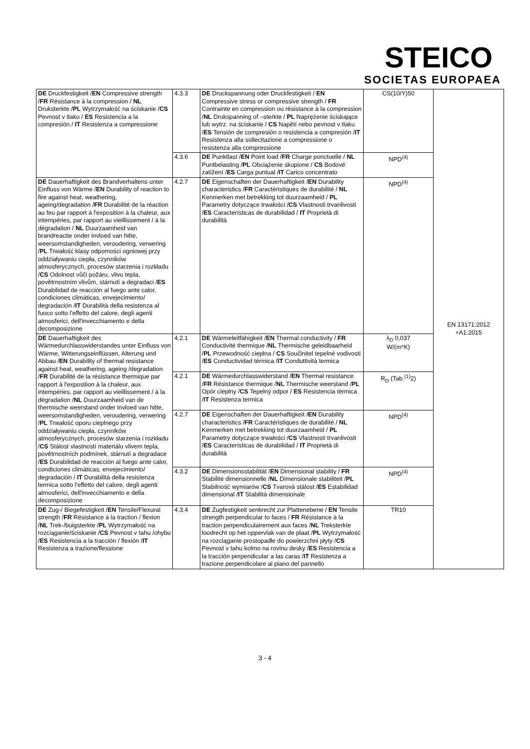STEICO
SOCIETAS EUROPAEA
| DE Druckfestigkeit / EN Compressive strength / FR Résistance à la compression / NL Druksterkte / PL Wytrzymałość na ściskanie / CS Pevnost v tlaku / ES Resistencia a la compresión / IT Resistenza a compressione | 4.3.3 | DE Druckspannung oder Druckfestigkeit / EN Compressive stress or compressive strength / FR Contrainte en compression ou résistance à la compression / NL Drukspanning of –sterkte / PL Naprężenie ściskające lub wytrz. na ściskanie / CS Napětí nebo pevnost v tlaku / ES Tensión de compresión o resistencia a compresión / IT Resistenza alla sollecitazione a compressione o resistenza alla compressione | CS(10/Y)50 | EN 13171:2012 +A1:2015 |
| | 4.3.6 | DE Punktlast / EN Point load / FR Charge ponctuelle / NL Puntbelasting / PL Obciążenie skupione / CS Bodové zatížení / ES Carga puntual / IT Carico concentrato | NPD<sup>(4)</sup> | |
| DE Dauerhaftigkeit des Brandverhaltens unter Einfluss von Wärme / EN Durability of reaction to fire against heat, weathering, ageing/degradation / FR Durabilité de la réaction au feu par rapport à l'exposition à la chaleur, aux intempéries, par rapport au vieillissement / à la dégradation / NL Duurzaamheid van brandreactie onder invloed van hitte, weersomstandigheden, veroudering, verwering / PL Trwałość klasy odporności ogniowej przy oddziaływaniu ciepła, czynników atmosferycznych, procesów starzenia i rozkładu / CS Odolnost vůči požáru, vlivu tepla, povětrnostním vlivům, stárnutí a degradaci / ES Durabilidad de reacción al fuego ante calor, condiciones climáticas, envejecimiento/ degradación / IT Durabilità della resistenza al fuoco sotto l'effetto del calore, degli agenti atmosferici, dell'invecchiamento e della decomposizione | 4.2.7 | DE Eigenschaften der Dauerhaftigkeit / EN Durability characteristics / FR Caractéristiques de durabilité / NL Kenmerken met betrekking tot duurzaamheid / PL Parametry dotyczące trwałości / CS Vlastnosti trvanlivosti / ES Características de durabilidad / IT Proprietà di durabilità | NPD<sup>(4)</sup> | |
| DE Dauerhaftigkeit des Wärmedurchlasswiderstandes unter Einfluss von Wärme, Witterungseinflüssen, Alterung und Abbau / EN Durability of thermal resistance against heat, weathering, ageing /degradation / FR Durabilité de la résistance thermique par rapport à l'exposition à la chaleur, aux intempéries, par rapport au vieillissement / à la dégradation / NL Duurzaamheid van de thermische weerstand onder invloed van hitte, weersomstandigheden, veroudering, verwering / PL Trwałość oporu cieplnego przy oddziaływaniu ciepła, czynników atmosferycznych, procesów starzenia i rozkładu / CS Stálost vlastností materiálu vlivem tepla, povětrnostních podmínek, stárnutí a degradace / ES Durabilidad de reacción al fuego ante calor, condiciones climáticas, envejecimiento/ degradación / IT Durabilità della resistenza termica sotto l'effetto del calore, degli agenti atmosferici, dell'invecchiamento e della decomposizione | 4.2.1 | DE Wärmeleitfähigkeit / EN Thermal conductivity / FR Conductivité thermique / NL Thermische geleidbaarheid / PL Przewodność cieplna / CS Součinitel tepelné vodivosti / ES Conductividad térmica / IT Conduttività termica | λ<sub>D</sub> 0,037 W/(m*K) | |
| | 4.2.1 | DE Wärmedurchlasswiderstand / EN Thermal resistance / FR Résistance thermique / NL Thermische weerstand / PL Opór cieplny / CS Tepelný odpor / ES Resistencia térmica / IT Resistenza termica | R<sub>D</sub> (Tab.<sup>(1)</sup>2) | |
| | 4.2.7 | DE Eigenschaften der Dauerhaftigkeit / EN Durability characteristics / FR Caractéristiques de durabilité / NL Kenmerken met betrekking tot duurzaamheid / PL Parametry dotyczące trwałości / CS Vlastnosti trvanlivosti / ES Características de durabilidad / IT Proprietà di durabilità | NPD<sup>(4)</sup> | |
| | 4.3.2 | DE Dimensionsstabilität / EN Dimensional stability / FR Stabilité dimensionnelle / NL Dimensionale stabiliteit / PL Stabilność wymiarów / CS Tvarová stálost / ES Estabilidad dimensional / IT Stabilità dimensionale | NPD<sup>(4)</sup> | |
| DE Zug-/ Biegefestigkeit / EN Tensile/Flexural strength / FR Résistance à la traction / flexion / NL Trek-/buigsterkte / PL Wytrzymałość na rozciąganie/ściskanie / CS Pevnost v tahu /ohybu / ES Resistencia a la tracción / flexión / IT Resistenza a trazione/flessione | 4.3.4 | DE Zugfestigkeit senkrecht zur Plattenebene / EN Tensile strength perpendicular to faces / FR Résistance à la traction perpendiculairement aux faces / NL Treksterkte loodrecht op het oppervlak van de plaat / PL Wytrzymałość na rozciąganie prostopadłe do powierzchni płyty / CS Pevnost v tahu kolmo na rovinu desky / ES Resistencia a la tracción perpendicular a las caras / IT Resistenza a trazione perpendicolare al piano del pannello | TR10 | |
3 - 4